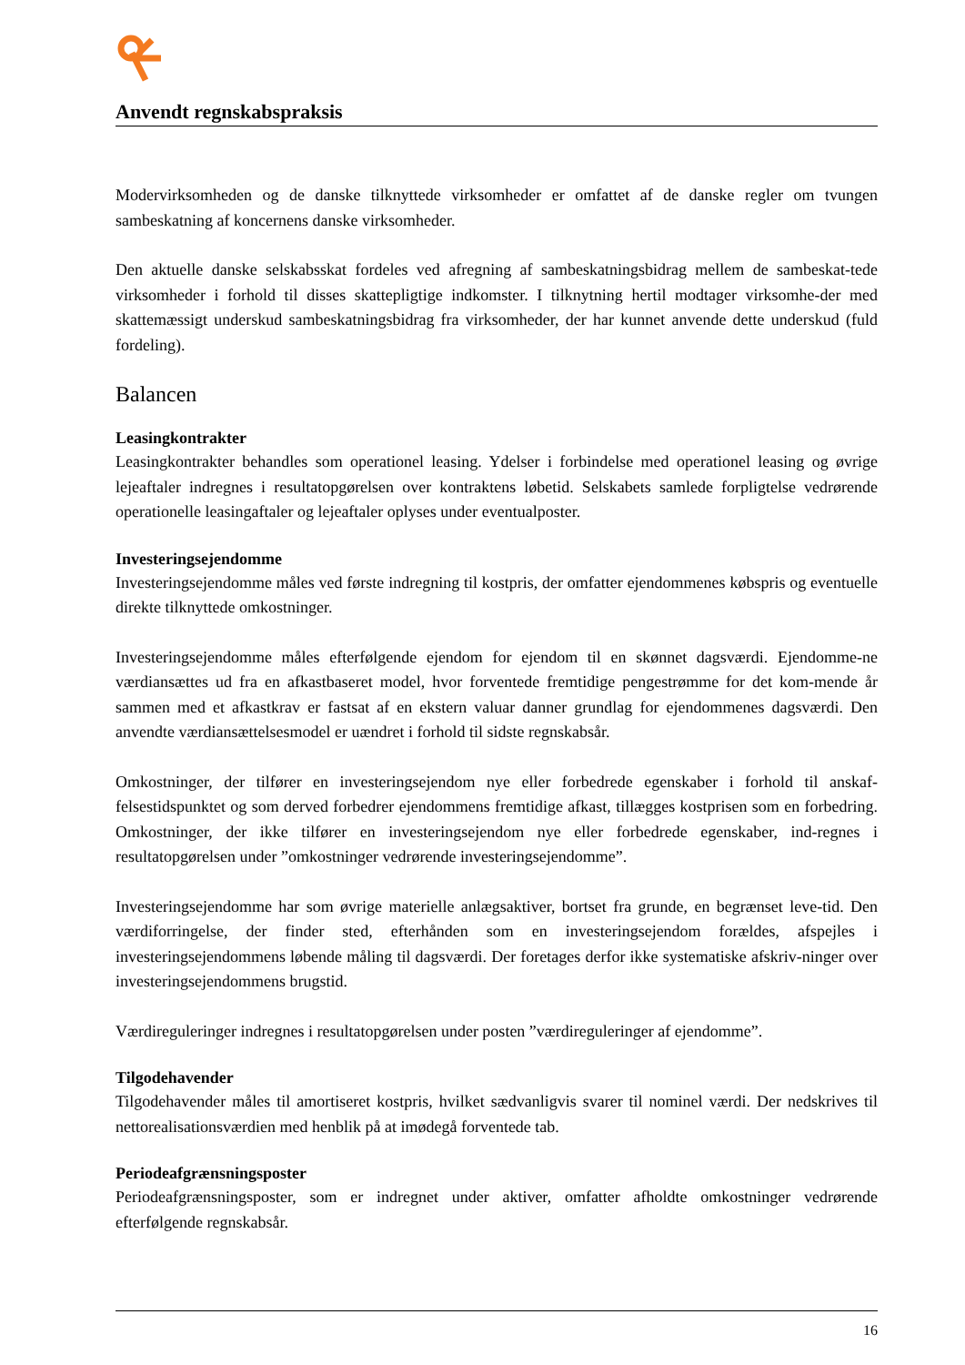Anvendt regnskabspraksis
Modervirksomheden og de danske tilknyttede virksomheder er omfattet af de danske regler om tvungen sambeskatning af koncernens danske virksomheder.
Den aktuelle danske selskabsskat fordeles ved afregning af sambeskatningsbidrag mellem de sambeskat-tede virksomheder i forhold til disses skattepligtige indkomster. I tilknytning hertil modtager virksomhe-der med skattemæssigt underskud sambeskatningsbidrag fra virksomheder, der har kunnet anvende dette underskud (fuld fordeling).
Balancen
Leasingkontrakter
Leasingkontrakter behandles som operationel leasing. Ydelser i forbindelse med operationel leasing og øvrige lejeaftaler indregnes i resultatopgørelsen over kontraktens løbetid. Selskabets samlede forpligtelse vedrørende operationelle leasingaftaler og lejeaftaler oplyses under eventualposter.
Investeringsejendomme
Investeringsejendomme måles ved første indregning til kostpris, der omfatter ejendommenes købspris og eventuelle direkte tilknyttede omkostninger.
Investeringsejendomme måles efterfølgende ejendom for ejendom til en skønnet dagsværdi. Ejendomme-ne værdiansættes ud fra en afkastbaseret model, hvor forventede fremtidige pengestrømme for det kom-mende år sammen med et afkastkrav er fastsat af en ekstern valuar danner grundlag for ejendommenes dagsværdi. Den anvendte værdiansættelsesmodel er uændret i forhold til sidste regnskabsår.
Omkostninger, der tilfører en investeringsejendom nye eller forbedrede egenskaber i forhold til anskaf-felsestidspunktet og som derved forbedrer ejendommens fremtidige afkast, tillægges kostprisen som en forbedring. Omkostninger, der ikke tilfører en investeringsejendom nye eller forbedrede egenskaber, ind-regnes i resultatopgørelsen under ”omkostninger vedrørende investeringsejendomme”.
Investeringsejendomme har som øvrige materielle anlægsaktiver, bortset fra grunde, en begrænset leve-tid. Den værdiforringelse, der finder sted, efterhånden som en investeringsejendom forældes, afspejles i investeringsejendommens løbende måling til dagsværdi. Der foretages derfor ikke systematiske afskriv-ninger over investeringsejendommens brugstid.
Værdireguleringer indregnes i resultatopgørelsen under posten ”værdireguleringer af ejendomme”.
Tilgodehavender
Tilgodehavender måles til amortiseret kostpris, hvilket sædvanligvis svarer til nominel værdi. Der nedskrives til nettorealisationsværdien med henblik på at imødegå forventede tab.
Periodeafgrænsningsposter
Periodeafgrænsningsposter, som er indregnet under aktiver, omfatter afholdte omkostninger vedrørende efterfølgende regnskabsår.
16